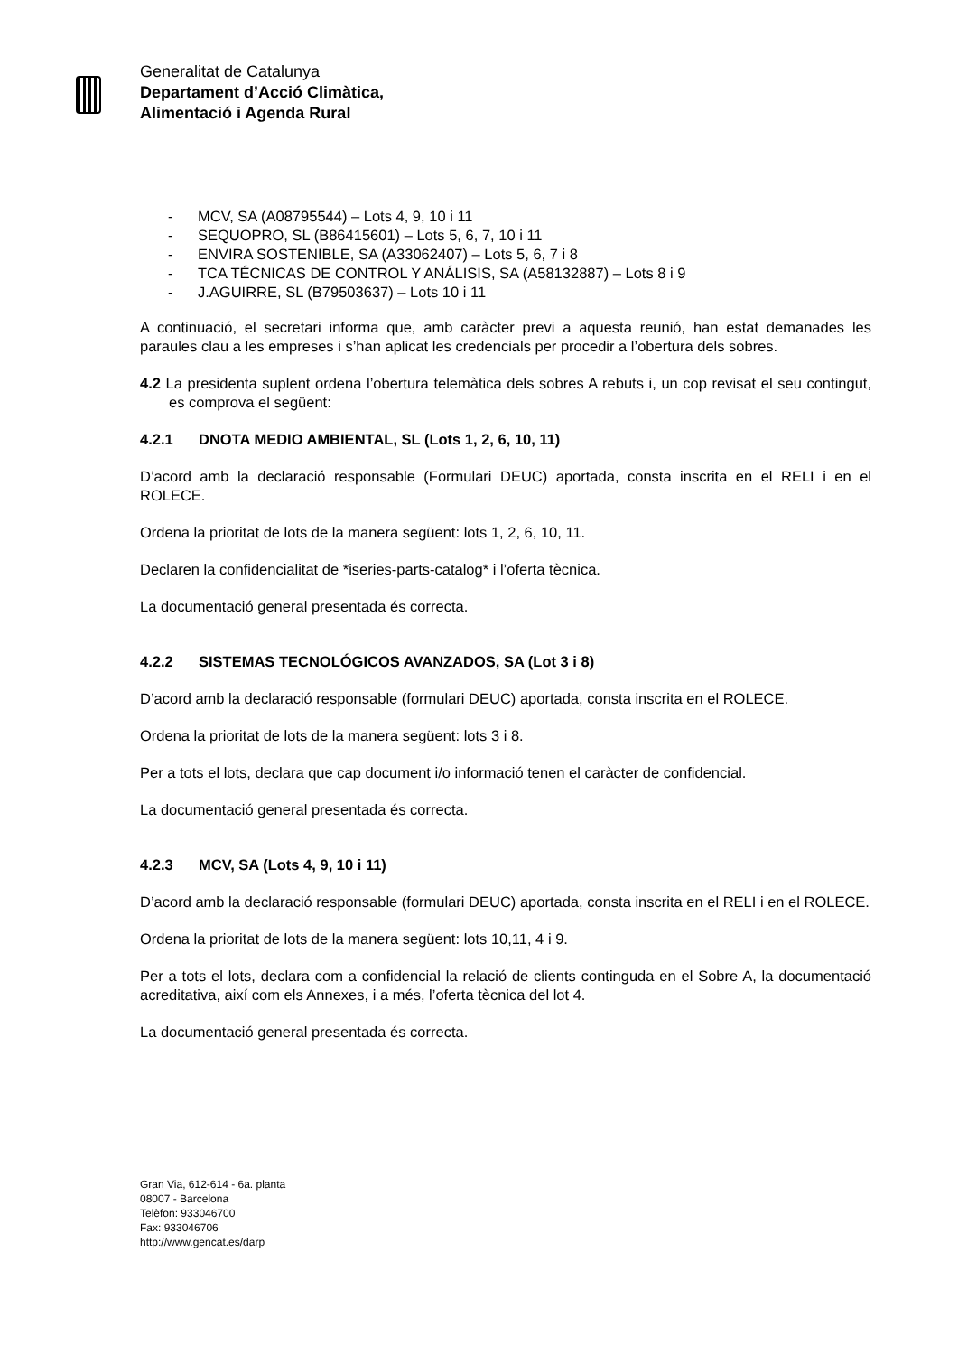Generalitat de Catalunya
Departament d’Acció Climàtica,
Alimentació i Agenda Rural
- MCV, SA (A08795544) – Lots 4, 9, 10 i 11
- SEQUOPRO, SL (B86415601) – Lots 5, 6, 7, 10 i 11
- ENVIRA SOSTENIBLE, SA (A33062407) – Lots 5, 6, 7 i 8
- TCA TÉCNICAS DE CONTROL Y ANÁLISIS, SA (A58132887) – Lots 8 i 9
- J.AGUIRRE, SL (B79503637) – Lots 10 i 11
A continuació, el secretari informa que, amb caràcter previ a aquesta reunió, han estat demanades les paraules clau a les empreses i s’han aplicat les credencials per procedir a l’obertura dels sobres.
4.2 La presidenta suplent ordena l’obertura telemàtica dels sobres A rebuts i, un cop revisat el seu contingut, es comprova el següent:
4.2.1 DNOTA MEDIO AMBIENTAL, SL (Lots 1, 2, 6, 10, 11)
D’acord amb la declaració responsable (Formulari DEUC) aportada, consta inscrita en el RELI i en el ROLECE.
Ordena la prioritat de lots de la manera següent: lots 1, 2, 6, 10, 11.
Declaren la confidencialitat de *iseries-parts-catalog* i l’oferta tècnica.
La documentació general presentada és correcta.
4.2.2 SISTEMAS TECNOLÓGICOS AVANZADOS, SA (Lot 3 i 8)
D’acord amb la declaració responsable (formulari DEUC) aportada, consta inscrita en el ROLECE.
Ordena la prioritat de lots de la manera següent: lots 3 i 8.
Per a tots el lots, declara que cap document i/o informació tenen el caràcter de confidencial.
La documentació general presentada és correcta.
4.2.3 MCV, SA (Lots 4, 9, 10 i 11)
D’acord amb la declaració responsable (formulari DEUC) aportada, consta inscrita en el RELI i en el ROLECE.
Ordena la prioritat de lots de la manera següent: lots 10,11, 4 i 9.
Per a tots el lots, declara com a confidencial la relació de clients continguda en el Sobre A, la documentació acreditativa, així com els Annexes, i a més, l’oferta tècnica del lot 4.
La documentació general presentada és correcta.
Gran Via, 612-614 - 6a. planta
08007 - Barcelona
Telèfon: 933046700
Fax: 933046706
http://www.gencat.es/darp